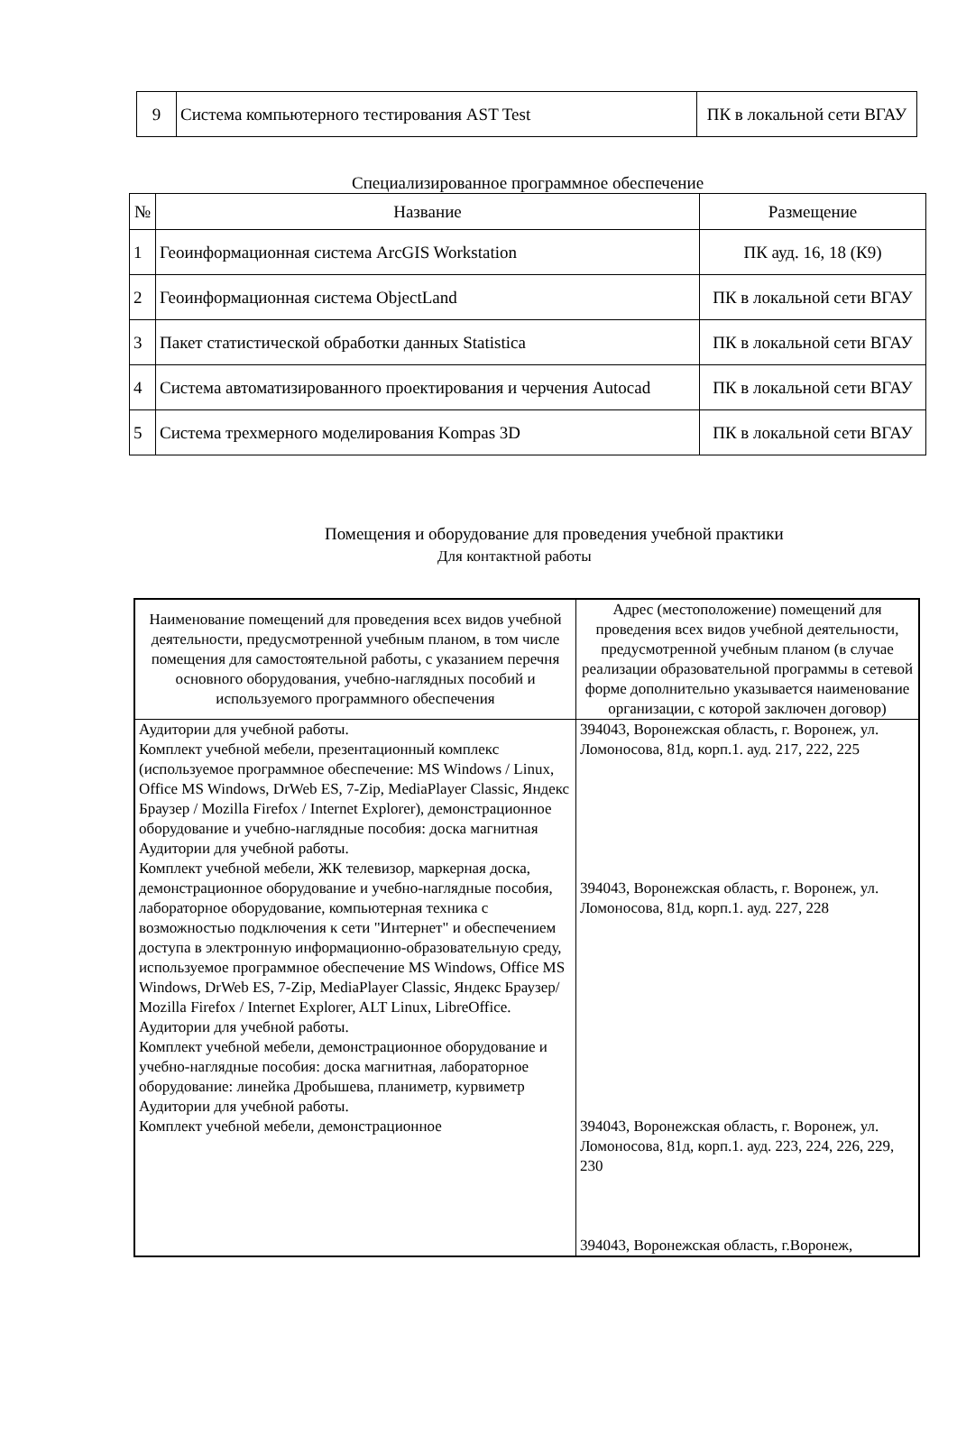| 9 | Система компьютерного тестирования AST Test | ПК в локальной сети ВГАУ |
Специализированное программное обеспечение
| № | Название | Размещение |
| --- | --- | --- |
| 1 | Геоинформационная система ArcGIS Workstation | ПК ауд. 16, 18 (К9) |
| 2 | Геоинформационная система ObjectLand | ПК в локальной сети ВГАУ |
| 3 | Пакет статистической обработки данных Statistica | ПК в локальной сети ВГАУ |
| 4 | Система автоматизированного проектирования и черчения Autocad | ПК в локальной сети ВГАУ |
| 5 | Система трехмерного моделирования Kompas 3D | ПК в локальной сети ВГАУ |
Помещения и оборудование для проведения учебной практики
Для контактной работы
| Наименование помещений для проведения всех видов учебной деятельности, предусмотренной учебным планом, в том числе помещения для самостоятельной работы, с указанием перечня основного оборудования, учебно-наглядных пособий и используемого программного обеспечения | Адрес (местоположение) помещений для проведения всех видов учебной деятельности, предусмотренной учебным планом (в случае реализации образовательной программы в сетевой форме дополнительно указывается наименование организации, с которой заключен договор) |
| Аудитории для учебной работы. Комплект учебной мебели, презентационный комплекс (используемое программное обеспечение: MS Windows / Linux, Office MS Windows, DrWeb ES, 7-Zip, MediaPlayer Classic, Яндекс Браузер / Mozilla Firefox / Internet Explorer), демонстрационное оборудование и учебно-наглядные пособия: доска магнитная Аудитории для учебной работы. Комплект учебной мебели, ЖК телевизор, маркерная доска, демонстрационное оборудование и учебно-наглядные пособия, лабораторное оборудование, компьютерная техника с возможностью подключения к сети "Интернет" и обеспечением доступа в электронную информационно-образовательную среду, используемое программное обеспечение MS Windows, Office MS Windows, DrWeb ES, 7-Zip, MediaPlayer Classic, Яндекс Браузер/ Mozilla Firefox / Internet Explorer, ALT Linux, LibreOffice. Аудитории для учебной работы. Комплект учебной мебели, демонстрационное оборудование и учебно-наглядные пособия: доска магнитная, лабораторное оборудование: линейка Дробышева, планиметр, курвиметр Аудитории для учебной работы. Комплект учебной мебели, демонстрационное | 394043, Воронежская область, г. Воронеж, ул. Ломоносова, 81д, корп.1. ауд. 217, 222, 225 394043, Воронежская область, г. Воронеж, ул. Ломоносова, 81д, корп.1. ауд. 227, 228 394043, Воронежская область, г. Воронеж, ул. Ломоносова, 81д, корп.1. ауд. 223, 224, 226, 229, 230 394043, Воронежская область, г.Воронеж, |